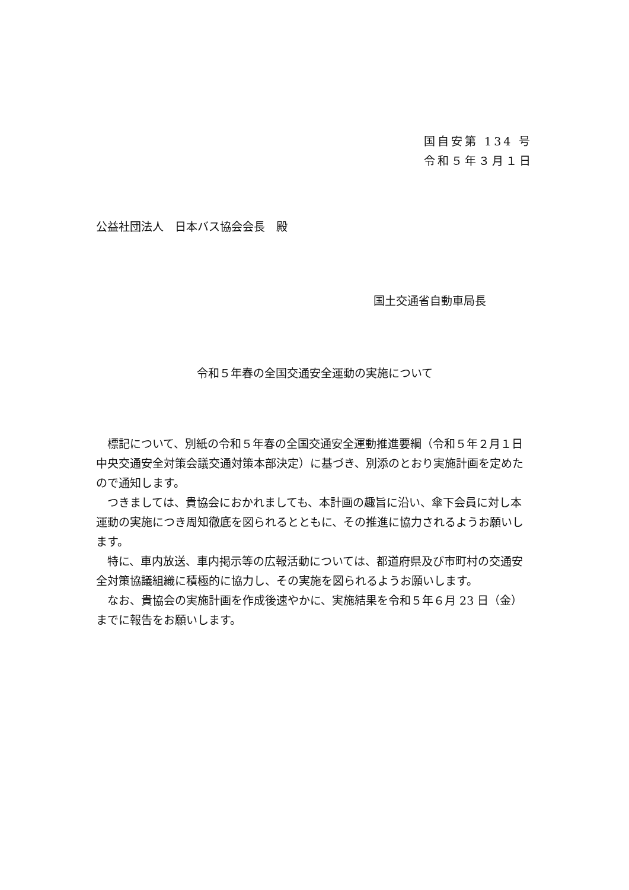国自安第 134 号
令和５年３月１日
公益社団法人　日本バス協会会長　殿
国土交通省自動車局長
令和５年春の全国交通安全運動の実施について
標記について、別紙の令和５年春の全国交通安全運動推進要綱（令和５年２月１日中央交通安全対策会議交通対策本部決定）に基づき、別添のとおり実施計画を定めたので通知します。
つきましては、貴協会におかれましても、本計画の趣旨に沿い、傘下会員に対し本運動の実施につき周知徹底を図られるとともに、その推進に協力されるようお願いします。
特に、車内放送、車内掲示等の広報活動については、都道府県及び市町村の交通安全対策協議組織に積極的に協力し、その実施を図られるようお願いします。
なお、貴協会の実施計画を作成後速やかに、実施結果を令和５年６月 23 日（金）までに報告をお願いします。